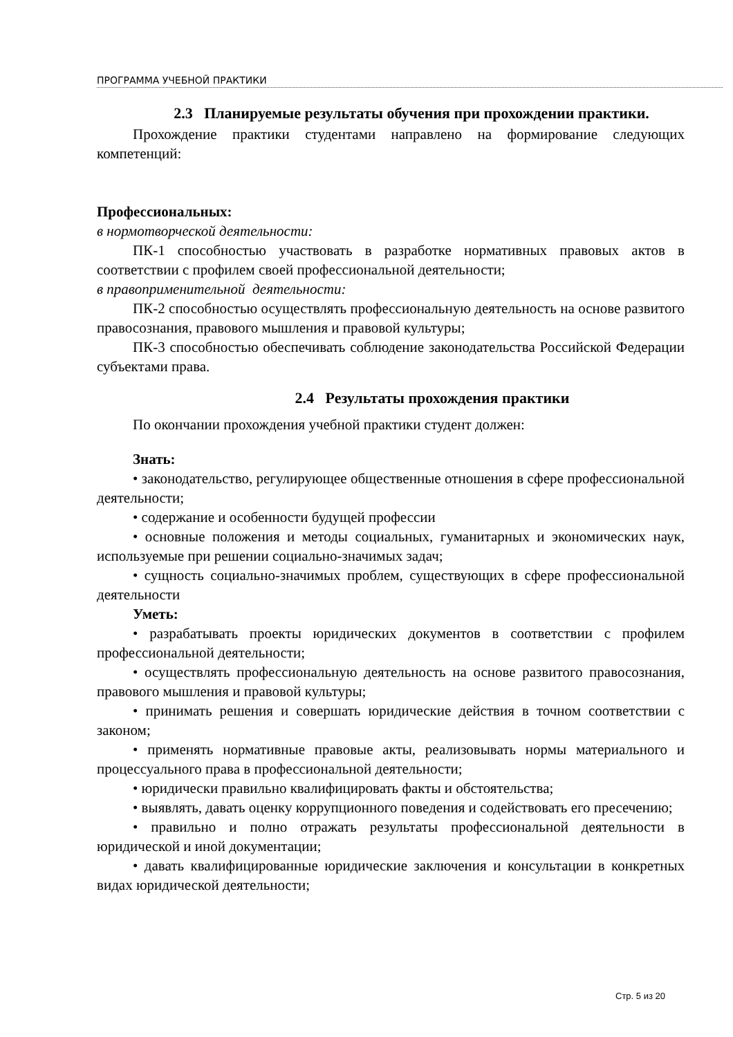ПРОГРАММА УЧЕБНОЙ ПРАКТИКИ
2.3 Планируемые результаты обучения при прохождении практики.
Прохождение практики студентами направлено на формирование следующих компетенций:
Профессиональных:
в нормотворческой деятельности:
ПК-1 способностью участвовать в разработке нормативных правовых актов в соответствии с профилем своей профессиональной деятельности;
в правоприменительной деятельности:
ПК-2 способностью осуществлять профессиональную деятельность на основе развитого правосознания, правового мышления и правовой культуры;
ПК-3 способностью обеспечивать соблюдение законодательства Российской Федерации субъектами права.
2.4 Результаты прохождения практики
По окончании прохождения учебной практики студент должен:
Знать:
• законодательство, регулирующее общественные отношения в сфере профессиональной деятельности;
• содержание и особенности будущей профессии
• основные положения и методы социальных, гуманитарных и экономических наук, используемые при решении социально-значимых задач;
• сущность социально-значимых проблем, существующих в сфере профессиональной деятельности
Уметь:
• разрабатывать проекты юридических документов в соответствии с профилем профессиональной деятельности;
• осуществлять профессиональную деятельность на основе развитого правосознания, правового мышления и правовой культуры;
• принимать решения и совершать юридические действия в точном соответствии с законом;
• применять нормативные правовые акты, реализовывать нормы материального и процессуального права в профессиональной деятельности;
• юридически правильно квалифицировать факты и обстоятельства;
• выявлять, давать оценку коррупционного поведения и содействовать его пресечению;
• правильно и полно отражать результаты профессиональной деятельности в юридической и иной документации;
• давать квалифицированные юридические заключения и консультации в конкретных видах юридической деятельности;
Стр. 5 из 20